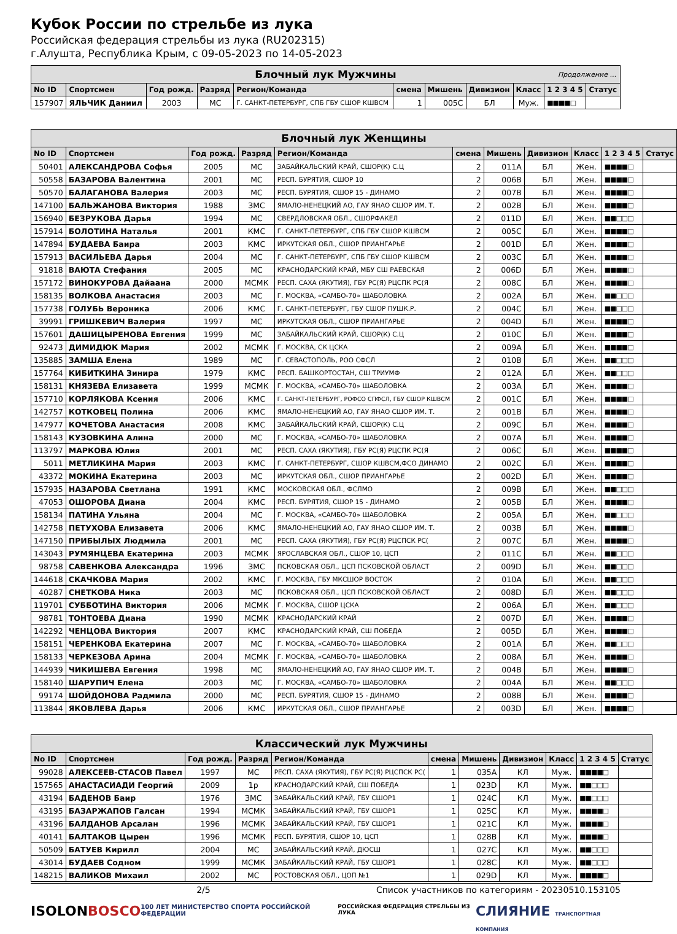Кубок России по стрельбе из лука
Российская федерация стрельбы из лука (RU202315)
г.Алушта, Республика Крым, с 09-05-2023 по 14-05-2023
| Блочный лук Мужчины Продолжение ... | | | | | | | | | | |
| No ID | Спортсмен | Год рожд. | Разряд | Регион/Команда | смена | Мишень | Дивизион | Класс | 1 2 3 4 5 | Статус |
| 157907 | ЯЛЬЧИК Даниил | 2003 | МС | Г. САНКТ-ПЕТЕРБУРГ, СПБ ГБУ СШОР КШВСМ | 1 | 005C | БЛ | Муж. | ■■■■□ | |
| Блочный лук Женщины | | | | | | | | | | |
| No ID | Спортсмен | Год рожд. | Разряд | Регион/Команда | смена | Мишень | Дивизион | Класс | 1 2 3 4 5 | Статус |
| 50401 | АЛЕКСАНДРОВА Софья | 2005 | МС | ЗАБАЙКАЛЬСКИЙ КРАЙ, СШОР(К) С.Ц | 2 | 011A | БЛ | Жен. | ■■■■□ | |
| 50558 | БАЗАРОВА Валентина | 2001 | МС | РЕСП. БУРЯТИЯ, СШОР 10 | 2 | 006B | БЛ | Жен. | ■■■■□ | |
| 50570 | БАЛАГАНОВА Валерия | 2003 | МС | РЕСП. БУРЯТИЯ, СШОР 15 - ДИНАМО | 2 | 007B | БЛ | Жен. | ■■■■□ | |
| 147100 | БАЛЬЖАНОВА Виктория | 1988 | ЗМС | ЯМАЛО-НЕНЕЦКИЙ АО, ГАУ ЯНАО СШОР ИМ. Т. | 2 | 002B | БЛ | Жен. | ■■■■□ | |
| 156940 | БЕЗРУКОВА Дарья | 1994 | МС | СВЕРДЛОВСКАЯ ОБЛ., СШОРФАКЕЛ | 2 | 011D | БЛ | Жен. | ■■□□□ | |
| 157914 | БОЛОТИНА Наталья | 2001 | КМС | Г. САНКТ-ПЕТЕРБУРГ, СПБ ГБУ СШОР КШВСМ | 2 | 005C | БЛ | Жен. | ■■■■□ | |
| 147894 | БУДАЕВА Баира | 2003 | КМС | ИРКУТСКАЯ ОБЛ., СШОР ПРИАНГАРЬЕ | 2 | 001D | БЛ | Жен. | ■■■■□ | |
| 157913 | ВАСИЛЬЕВА Дарья | 2004 | МС | Г. САНКТ-ПЕТЕРБУРГ, СПБ ГБУ СШОР КШВСМ | 2 | 003C | БЛ | Жен. | ■■■■□ | |
| 91818 | ВАЮТА Стефания | 2005 | МС | КРАСНОДАРСКИЙ КРАЙ, МБУ СШ РАЕВСКАЯ | 2 | 006D | БЛ | Жен. | ■■■■□ | |
| 157172 | ВИНОКУРОВА Дайаана | 2000 | МСМК | РЕСП. САХА (ЯКУТИЯ), ГБУ РС(Я) РЦСПК РС(Я | 2 | 008C | БЛ | Жен. | ■■■■□ | |
| 158135 | ВОЛКОВА Анастасия | 2003 | МС | Г. МОСКВА, «САМБО-70» ШАБОЛОВКА | 2 | 002A | БЛ | Жен. | ■■□□□ | |
| 157738 | ГОЛУБЬ Вероника | 2006 | КМС | Г. САНКТ-ПЕТЕРБУРГ, ГБУ СШОР ПУШК.Р. | 2 | 004C | БЛ | Жен. | ■■□□□ | |
| 39991 | ГРИШКЕВИЧ Валерия | 1997 | МС | ИРКУТСКАЯ ОБЛ., СШОР ПРИАНГАРЬЕ | 2 | 004D | БЛ | Жен. | ■■■■□ | |
| 157601 | ДАШИЦЫРЕНОВА Евгения | 1999 | МС | ЗАБАЙКАЛЬСКИЙ КРАЙ, СШОР(К) С.Ц | 2 | 010C | БЛ | Жен. | ■■■■□ | |
| 92473 | ДИМИДЮК Мария | 2002 | МСМК | Г. МОСКВА, СК ЦСКА | 2 | 009A | БЛ | Жен. | ■■■■□ | |
| 135885 | ЗАМША Елена | 1989 | МС | Г. СЕВАСТОПОЛЬ, РОО СФСЛ | 2 | 010B | БЛ | Жен. | ■■□□□ | |
| 157764 | КИБИТКИНА Зинира | 1979 | КМС | РЕСП. БАШКОРТОСТАН, СШ ТРИУМФ | 2 | 012A | БЛ | Жен. | ■■□□□ | |
| 158131 | КНЯЗЕВА Елизавета | 1999 | МСМК | Г. МОСКВА, «САМБО-70» ШАБОЛОВКА | 2 | 003A | БЛ | Жен. | ■■■■□ | |
| 157710 | КОРЛЯКОВА Ксения | 2006 | КМС | Г. САНКТ-ПЕТЕРБУРГ, РОФСО СПФСЛ, ГБУ СШОР КШВСМ | 2 | 001C | БЛ | Жен. | ■■■■□ | |
| 142757 | КОТКОВЕЦ Полина | 2006 | КМС | ЯМАЛО-НЕНЕЦКИЙ АО, ГАУ ЯНАО СШОР ИМ. Т. | 2 | 001B | БЛ | Жен. | ■■■■□ | |
| 147977 | КОЧЕТОВА Анастасия | 2008 | КМС | ЗАБАЙКАЛЬСКИЙ КРАЙ, СШОР(К) С.Ц | 2 | 009C | БЛ | Жен. | ■■■■□ | |
| 158143 | КУЗОВКИНА Алина | 2000 | МС | Г. МОСКВА, «САМБО-70» ШАБОЛОВКА | 2 | 007A | БЛ | Жен. | ■■■■□ | |
| 113797 | МАРКОВА Юлия | 2001 | МС | РЕСП. САХА (ЯКУТИЯ), ГБУ РС(Я) РЦСПК РС(Я | 2 | 006C | БЛ | Жен. | ■■■■□ | |
| 5011 | МЕТЛИКИНА Мария | 2003 | КМС | Г. САНКТ-ПЕТЕРБУРГ, СШОР КШВСМ,ФСО ДИНАМО | 2 | 002C | БЛ | Жен. | ■■■■□ | |
| 43372 | МОКИНА Екатерина | 2003 | МС | ИРКУТСКАЯ ОБЛ., СШОР ПРИАНГАРЬЕ | 2 | 002D | БЛ | Жен. | ■■■■□ | |
| 157935 | НАЗАРОВА Светлана | 1991 | КМС | МОСКОВСКАЯ ОБЛ., ФСЛМО | 2 | 009B | БЛ | Жен. | ■■□□□ | |
| 47053 | ОШОРОВА Диана | 2004 | КМС | РЕСП. БУРЯТИЯ, СШОР 15 - ДИНАМО | 2 | 005B | БЛ | Жен. | ■■■■□ | |
| 158134 | ПАТИНА Ульяна | 2004 | МС | Г. МОСКВА, «САМБО-70» ШАБОЛОВКА | 2 | 005A | БЛ | Жен. | ■■□□□ | |
| 142758 | ПЕТУХОВА Елизавета | 2006 | КМС | ЯМАЛО-НЕНЕЦКИЙ АО, ГАУ ЯНАО СШОР ИМ. Т. | 2 | 003B | БЛ | Жен. | ■■■■□ | |
| 147150 | ПРИБЫЛЫХ Людмила | 2001 | МС | РЕСП. САХА (ЯКУТИЯ), ГБУ РС(Я) РЦСПСК РС( | 2 | 007C | БЛ | Жен. | ■■■■□ | |
| 143043 | РУМЯНЦЕВА Екатерина | 2003 | МСМК | ЯРОСЛАВСКАЯ ОБЛ., СШОР 10, ЦСП | 2 | 011C | БЛ | Жен. | ■■□□□ | |
| 98758 | САВЕНКОВА Александра | 1996 | ЗМС | ПСКОВСКАЯ ОБЛ., ЦСП ПСКОВСКОЙ ОБЛАСТ | 2 | 009D | БЛ | Жен. | ■■□□□ | |
| 144618 | СКАЧКОВА Мария | 2002 | КМС | Г. МОСКВА, ГБУ МКСШОР ВОСТОК | 2 | 010A | БЛ | Жен. | ■■□□□ | |
| 40287 | СНЕТКОВА Ника | 2003 | МС | ПСКОВСКАЯ ОБЛ., ЦСП ПСКОВСКОЙ ОБЛАСТ | 2 | 008D | БЛ | Жен. | ■■□□□ | |
| 119701 | СУББОТИНА Виктория | 2006 | МСМК | Г. МОСКВА, СШОР ЦСКА | 2 | 006A | БЛ | Жен. | ■■□□□ | |
| 98781 | ТОНТОЕВА Диана | 1990 | МСМК | КРАСНОДАРСКИЙ КРАЙ | 2 | 007D | БЛ | Жен. | ■■■■□ | |
| 142292 | ЧЕНЦОВА Виктория | 2007 | КМС | КРАСНОДАРСКИЙ КРАЙ, СШ ПОБЕДА | 2 | 005D | БЛ | Жен. | ■■■■□ | |
| 158151 | ЧЕРЕНКОВА Екатерина | 2007 | МС | Г. МОСКВА, «САМБО-70» ШАБОЛОВКА | 2 | 001A | БЛ | Жен. | ■■□□□ | |
| 158133 | ЧЕРКЕЗОВА Арина | 2004 | МСМК | Г. МОСКВА, «САМБО-70» ШАБОЛОВКА | 2 | 008A | БЛ | Жен. | ■■■■□ | |
| 144939 | ЧИКИШЕВА Евгения | 1998 | МС | ЯМАЛО-НЕНЕЦКИЙ АО, ГАУ ЯНАО СШОР ИМ. Т. | 2 | 004B | БЛ | Жен. | ■■■■□ | |
| 158140 | ШАРУПИЧ Елена | 2003 | МС | Г. МОСКВА, «САМБО-70» ШАБОЛОВКА | 2 | 004A | БЛ | Жен. | ■■□□□ | |
| 99174 | ШОЙДОНОВА Радмила | 2000 | МС | РЕСП. БУРЯТИЯ, СШОР 15 - ДИНАМО | 2 | 008B | БЛ | Жен. | ■■■■□ | |
| 113844 | ЯКОВЛЕВА Дарья | 2006 | КМС | ИРКУТСКАЯ ОБЛ., СШОР ПРИАНГАРЬЕ | 2 | 003D | БЛ | Жен. | ■■■■□ | |
| Классический лук Мужчины | | | | | | | | | | |
| No ID | Спортсмен | Год рожд. | Разряд | Регион/Команда | смена | Мишень | Дивизион | Класс | 1 2 3 4 5 | Статус |
| 99028 | АЛЕКСЕЕВ-СТАСОВ Павел | 1997 | МС | РЕСП. САХА (ЯКУТИЯ), ГБУ РС(Я) РЦСПСК РС( | 1 | 035A | КЛ | Муж. | ■■■■□ | |
| 157565 | АНАСТАСИАДИ Георгий | 2009 | 1р | КРАСНОДАРСКИЙ КРАЙ, СШ ПОБЕДА | 1 | 023D | КЛ | Муж. | ■■□□□ | |
| 43194 | БАДЕНОВ Баир | 1976 | ЗМС | ЗАБАЙКАЛЬСКИЙ КРАЙ, ГБУ СШОР1 | 1 | 024C | КЛ | Муж. | ■■□□□ | |
| 43195 | БАЗАРЖАПОВ Галсан | 1994 | МСМК | ЗАБАЙКАЛЬСКИЙ КРАЙ, ГБУ СШОР1 | 1 | 025C | КЛ | Муж. | ■■■■□ | |
| 43196 | БАЛДАНОВ Арсалан | 1996 | МСМК | ЗАБАЙКАЛЬСКИЙ КРАЙ, ГБУ СШОР1 | 1 | 021C | КЛ | Муж. | ■■■■□ | |
| 40141 | БАЛТАКОВ Цырен | 1996 | МСМК | РЕСП. БУРЯТИЯ, СШОР 10, ЦСП | 1 | 028B | КЛ | Муж. | ■■■■□ | |
| 50509 | БАТУЕВ Кирилл | 2004 | МС | ЗАБАЙКАЛЬСКИЙ КРАЙ, ДЮСШ | 1 | 027C | КЛ | Муж. | ■■□□□ | |
| 43014 | БУДАЕВ Содном | 1999 | МСМК | ЗАБАЙКАЛЬСКИЙ КРАЙ, ГБУ СШОР1 | 1 | 028C | КЛ | Муж. | ■■□□□ | |
| 148215 | ВАЛИКОВ Михаил | 2002 | МС | РОСТОВСКАЯ ОБЛ., ЦОП №1 | 1 | 029D | КЛ | Муж. | ■■■■□ | |
2/5 Список участников по категориям - 20230510.153105
ISOLON BOSCO 100 ЛЕТ МИНИСТЕРСТВО СПОРТА РОССИЙСКОЙ ФЕДЕРАЦИИ РОССИЙСКАЯ ФЕДЕРАЦИЯ СТРЕЛЬБЫ ИЗ ЛУКА СЛИЯНИЕ ТРАНСПОРТНАЯ КОМПАНИЯ